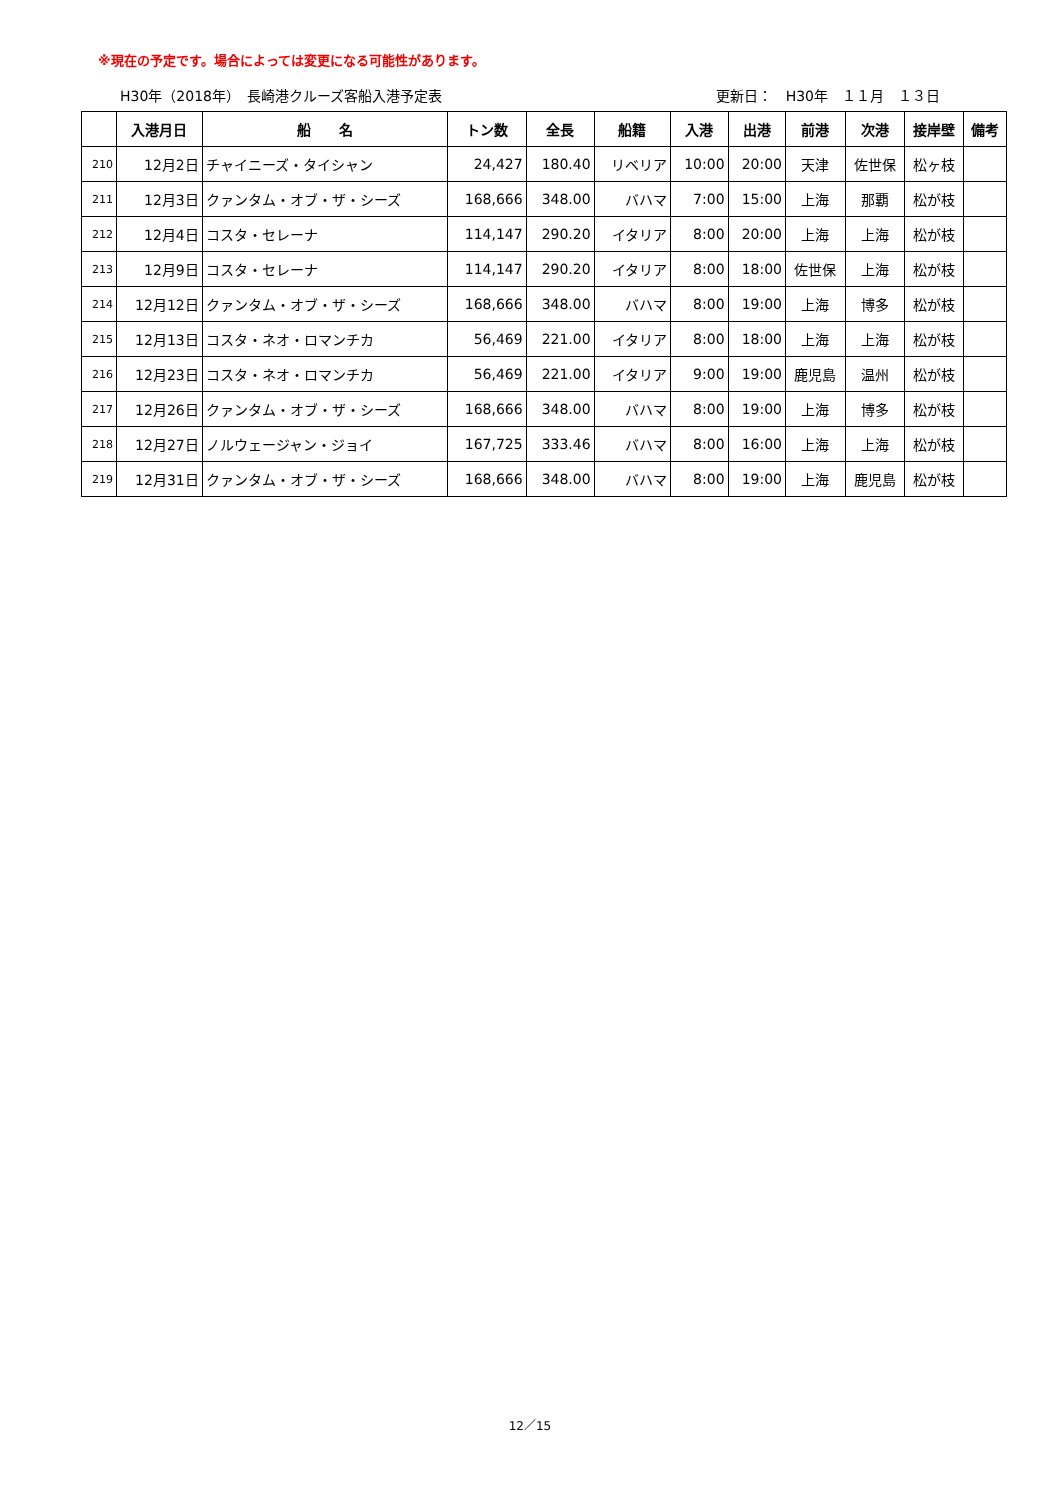※現在の予定です。場合によっては変更になる可能性があります。
H30年（2018年）　長崎港クルーズ客船入港予定表 更新日：　H30年　１１月　１３日
| | 入港月日 | 船 名 | トン数 | 全長 | 船籍 | 入港 | 出港 | 前港 | 次港 | 接岸壁 | 備考 |
| --- | --- | --- | --- | --- | --- | --- | --- | --- | --- | --- | --- |
| 210 | 12月2日 | チャイニーズ・タイシャン | 24,427 | 180.40 | リベリア | 10:00 | 20:00 | 天津 | 佐世保 | 松ヶ枝 | |
| 211 | 12月3日 | クァンタム・オブ・ザ・シーズ | 168,666 | 348.00 | バハマ | 7:00 | 15:00 | 上海 | 那覇 | 松が枝 | |
| 212 | 12月4日 | コスタ・セレーナ | 114,147 | 290.20 | イタリア | 8:00 | 20:00 | 上海 | 上海 | 松が枝 | |
| 213 | 12月9日 | コスタ・セレーナ | 114,147 | 290.20 | イタリア | 8:00 | 18:00 | 佐世保 | 上海 | 松が枝 | |
| 214 | 12月12日 | クァンタム・オブ・ザ・シーズ | 168,666 | 348.00 | バハマ | 8:00 | 19:00 | 上海 | 博多 | 松が枝 | |
| 215 | 12月13日 | コスタ・ネオ・ロマンチカ | 56,469 | 221.00 | イタリア | 8:00 | 18:00 | 上海 | 上海 | 松が枝 | |
| 216 | 12月23日 | コスタ・ネオ・ロマンチカ | 56,469 | 221.00 | イタリア | 9:00 | 19:00 | 鹿児島 | 温州 | 松が枝 | |
| 217 | 12月26日 | クァンタム・オブ・ザ・シーズ | 168,666 | 348.00 | バハマ | 8:00 | 19:00 | 上海 | 博多 | 松が枝 | |
| 218 | 12月27日 | ノルウェージャン・ジョイ | 167,725 | 333.46 | バハマ | 8:00 | 16:00 | 上海 | 上海 | 松が枝 | |
| 219 | 12月31日 | クァンタム・オブ・ザ・シーズ | 168,666 | 348.00 | バハマ | 8:00 | 19:00 | 上海 | 鹿児島 | 松が枝 | |
12／15